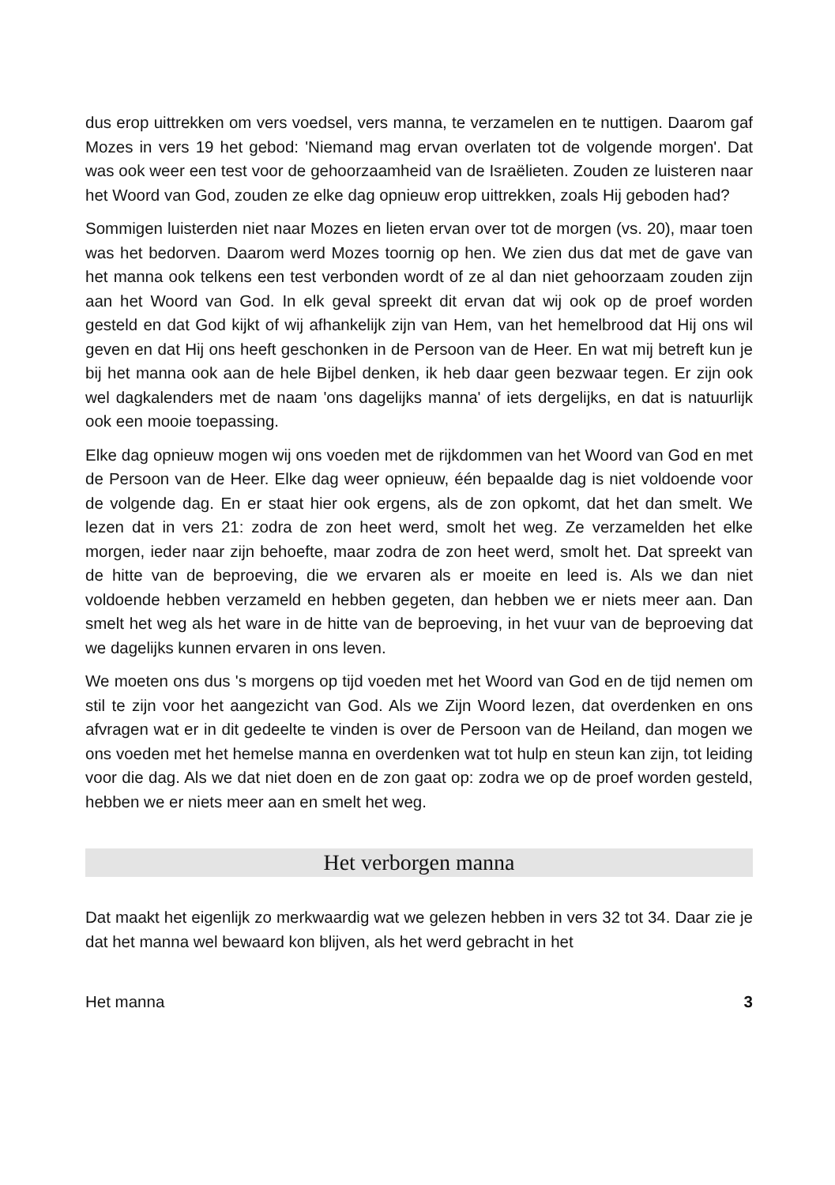dus erop uittrekken om vers voedsel, vers manna, te verzamelen en te nuttigen. Daarom gaf Mozes in vers 19 het gebod: 'Niemand mag ervan overlaten tot de volgende morgen'. Dat was ook weer een test voor de gehoorzaamheid van de Israëlieten. Zouden ze luisteren naar het Woord van God, zouden ze elke dag opnieuw erop uittrekken, zoals Hij geboden had?
Sommigen luisterden niet naar Mozes en lieten ervan over tot de morgen (vs. 20), maar toen was het bedorven. Daarom werd Mozes toornig op hen. We zien dus dat met de gave van het manna ook telkens een test verbonden wordt of ze al dan niet gehoorzaam zouden zijn aan het Woord van God. In elk geval spreekt dit ervan dat wij ook op de proef worden gesteld en dat God kijkt of wij afhankelijk zijn van Hem, van het hemelbrood dat Hij ons wil geven en dat Hij ons heeft geschonken in de Persoon van de Heer. En wat mij betreft kun je bij het manna ook aan de hele Bijbel denken, ik heb daar geen bezwaar tegen. Er zijn ook wel dagkalenders met de naam 'ons dagelijks manna' of iets dergelijks, en dat is natuurlijk ook een mooie toepassing.
Elke dag opnieuw mogen wij ons voeden met de rijkdommen van het Woord van God en met de Persoon van de Heer. Elke dag weer opnieuw, één bepaalde dag is niet voldoende voor de volgende dag. En er staat hier ook ergens, als de zon opkomt, dat het dan smelt. We lezen dat in vers 21: zodra de zon heet werd, smolt het weg. Ze verzamelden het elke morgen, ieder naar zijn behoefte, maar zodra de zon heet werd, smolt het. Dat spreekt van de hitte van de beproeving, die we ervaren als er moeite en leed is. Als we dan niet voldoende hebben verzameld en hebben gegeten, dan hebben we er niets meer aan. Dan smelt het weg als het ware in de hitte van de beproeving, in het vuur van de beproeving dat we dagelijks kunnen ervaren in ons leven.
We moeten ons dus 's morgens op tijd voeden met het Woord van God en de tijd nemen om stil te zijn voor het aangezicht van God. Als we Zijn Woord lezen, dat overdenken en ons afvragen wat er in dit gedeelte te vinden is over de Persoon van de Heiland, dan mogen we ons voeden met het hemelse manna en overdenken wat tot hulp en steun kan zijn, tot leiding voor die dag. Als we dat niet doen en de zon gaat op: zodra we op de proef worden gesteld, hebben we er niets meer aan en smelt het weg.
Het verborgen manna
Dat maakt het eigenlijk zo merkwaardig wat we gelezen hebben in vers 32 tot 34. Daar zie je dat het manna wel bewaard kon blijven, als het werd gebracht in het
Het manna 3